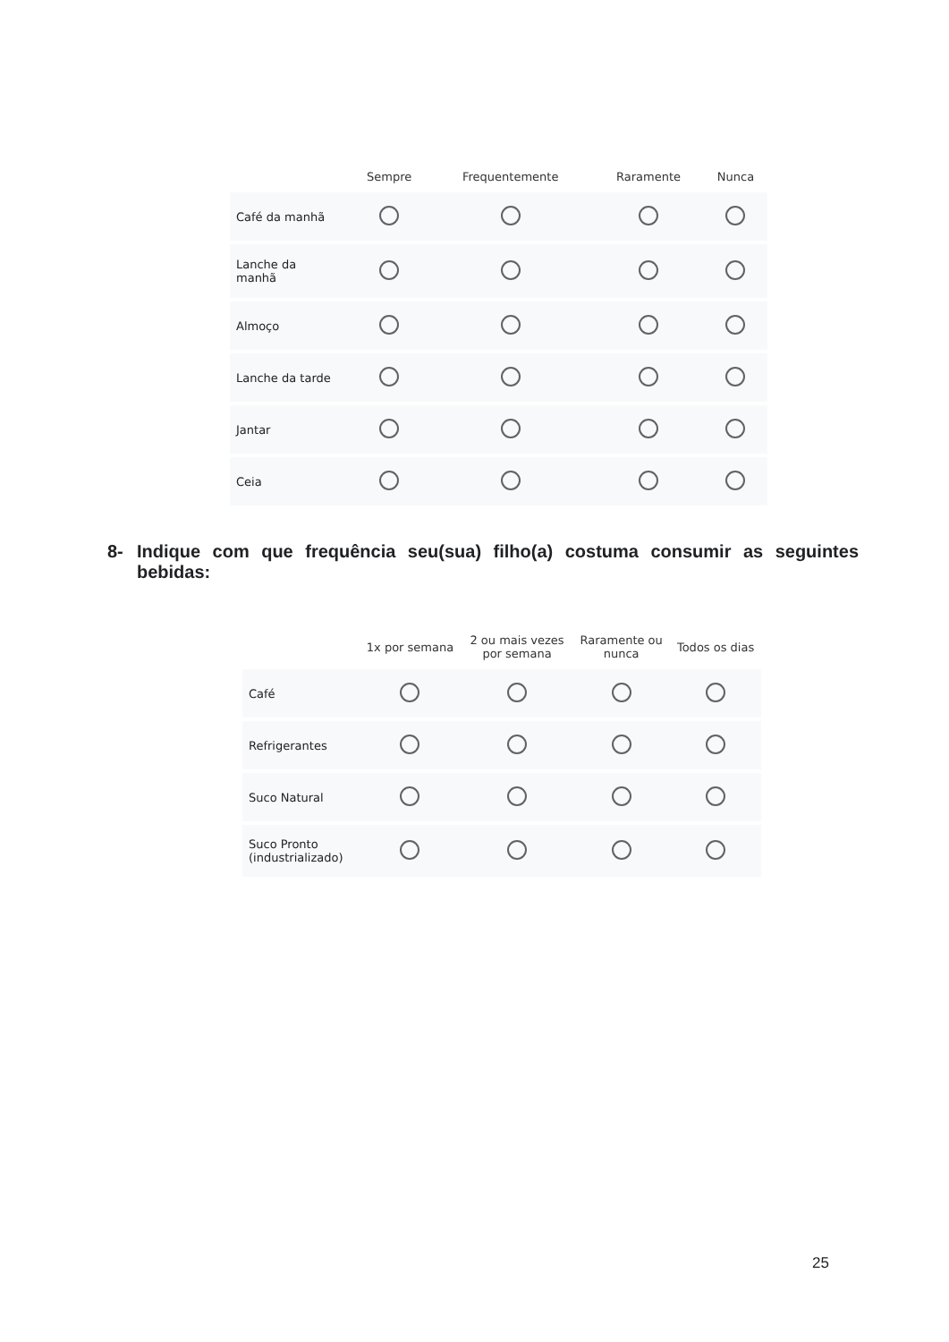| | Sempre | Frequentemente | Raramente | Nunca |
| --- | --- | --- | --- | --- |
| Café da manhã | | | | |
| Lanche da manhã | | | | |
| Almoço | | | | |
| Lanche da tarde | | | | |
| Jantar | | | | |
| Ceia | | | | |
8- Indique com que frequência seu(sua) filho(a) costuma consumir as seguintes bebidas:
| | 1x por semana | 2 ou mais vezes por semana | Raramente ou nunca | Todos os dias |
| --- | --- | --- | --- | --- |
| Café | | | | |
| Refrigerantes | | | | |
| Suco Natural | | | | |
| Suco Pronto (industrializado) | | | | |
25